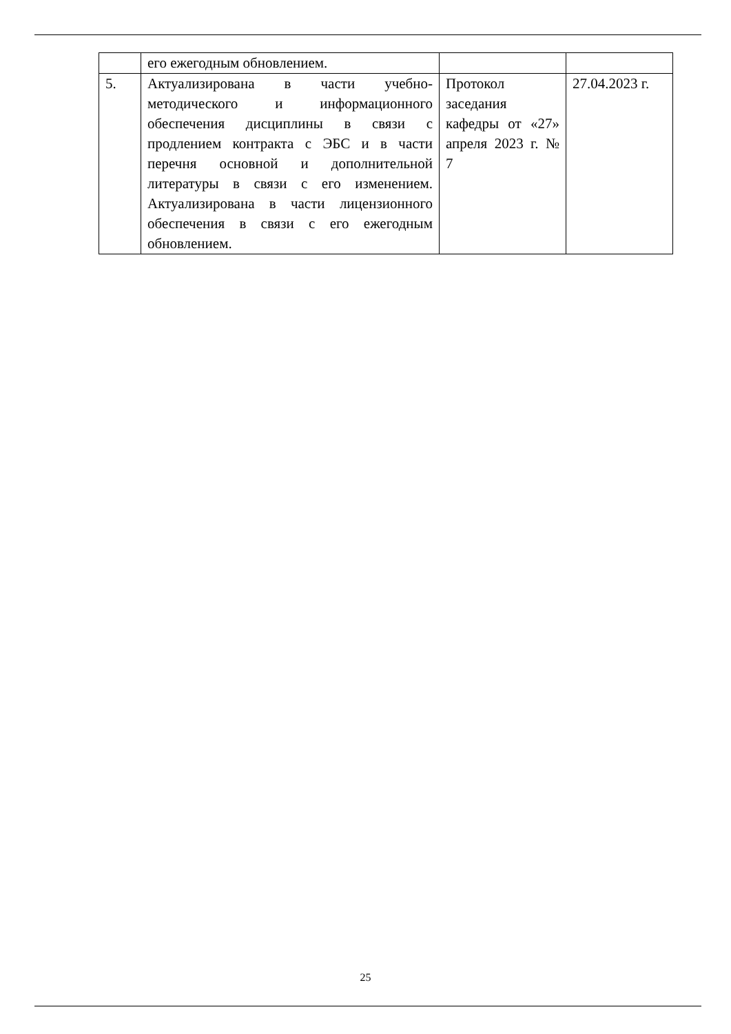| | его ежегодным обновлением. | | |
| 5. | Актуализирована в части учебно-методического и информационного обеспечения дисциплины в связи с продлением контракта с ЭБС и в части перечня основной и дополнительной литературы в связи с его изменением. Актуализирована в части лицензионного обеспечения в связи с его ежегодным обновлением. | Протокол заседания кафедры от «27» апреля 2023 г. № 7 | 27.04.2023 г. |
25